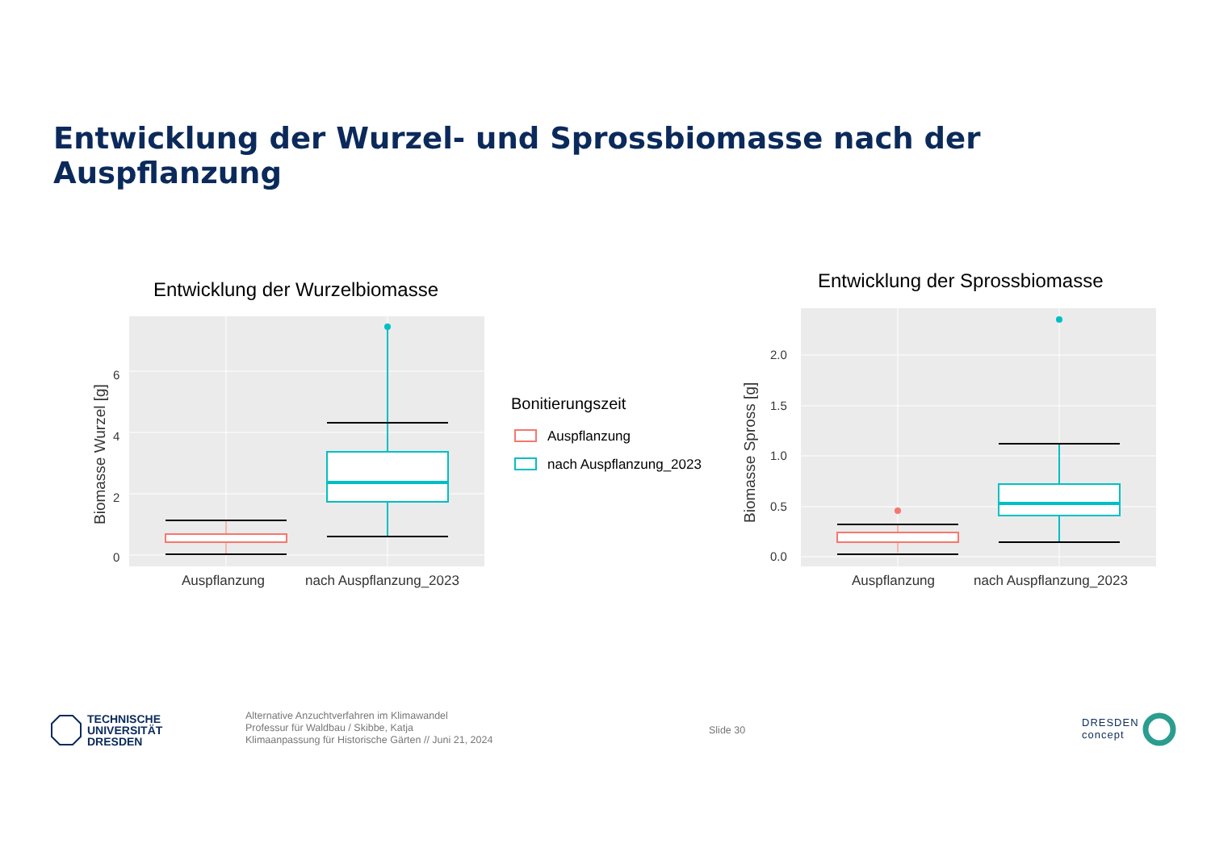Entwicklung der Wurzel- und Sprossbiomasse nach der Auspflanzung
Entwicklung der Wurzelbiomasse
6
4
2
0
Biomasse Wurzel [g]
Auspflanzung
nach Auspflanzung_2023
Bonitierungszeit
Auspflanzung
nach Auspflanzung_2023
Entwicklung der Sprossbiomasse
2.0
1.5
1.0
0.5
0.0
Biomasse Spross [g]
Auspflanzung
nach Auspflanzung_2023
TECHNISCHE
UNIVERSITÄT
DRESDEN
Alternative Anzuchtverfahren im Klimawandel
Professur für Waldbau / Skibbe, Katja
Klimaanpassung für Historische Gärten // Juni 21, 2024
Slide 30
DRESDEN
concept